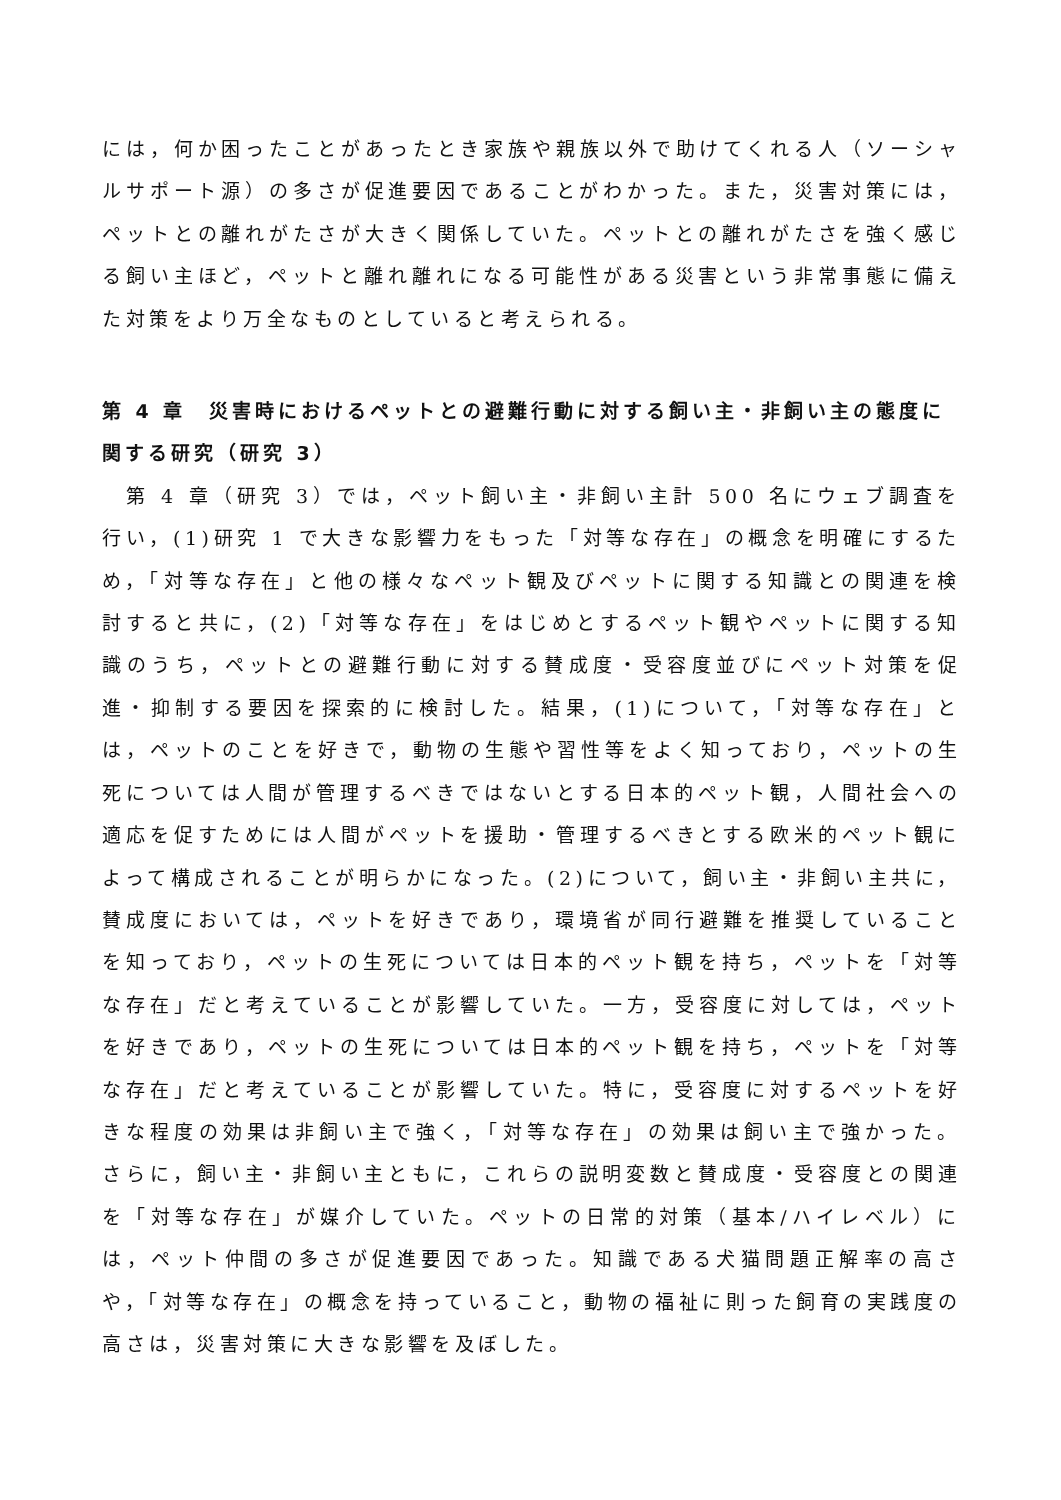には，何か困ったことがあったとき家族や親族以外で助けてくれる人（ソーシャルサポート源）の多さが促進要因であることがわかった。また，災害対策には，ペットとの離れがたさが大きく関係していた。ペットとの離れがたさを強く感じる飼い主ほど，ペットと離れ離れになる可能性がある災害という非常事態に備えた対策をより万全なものとしていると考えられる。
第 4 章　災害時におけるペットとの避難行動に対する飼い主・非飼い主の態度に関する研究（研究 3）
　第 4 章（研究 3）では，ペット飼い主・非飼い主計 500 名にウェブ調査を行い，(1)研究 1 で大きな影響力をもった「対等な存在」の概念を明確にするため，「対等な存在」と他の様々なペット観及びペットに関する知識との関連を検討すると共に，(2)「対等な存在」をはじめとするペット観やペットに関する知識のうち，ペットとの避難行動に対する賛成度・受容度並びにペット対策を促進・抑制する要因を探索的に検討した。結果，(1)について，「対等な存在」とは，ペットのことを好きで，動物の生態や習性等をよく知っており，ペットの生死については人間が管理するべきではないとする日本的ペット観，人間社会への適応を促すためには人間がペットを援助・管理するべきとする欧米的ペット観によって構成されることが明らかになった。(2)について，飼い主・非飼い主共に，賛成度においては，ペットを好きであり，環境省が同行避難を推奨していることを知っており，ペットの生死については日本的ペット観を持ち，ペットを「対等な存在」だと考えていることが影響していた。一方，受容度に対しては，ペットを好きであり，ペットの生死については日本的ペット観を持ち，ペットを「対等な存在」だと考えていることが影響していた。特に，受容度に対するペットを好きな程度の効果は非飼い主で強く，「対等な存在」の効果は飼い主で強かった。さらに，飼い主・非飼い主ともに，これらの説明変数と賛成度・受容度との関連を「対等な存在」が媒介していた。ペットの日常的対策（基本/ハイレベル）には，ペット仲間の多さが促進要因であった。知識である犬猫問題正解率の高さや，「対等な存在」の概念を持っていること，動物の福祉に則った飼育の実践度の高さは，災害対策に大きな影響を及ぼした。